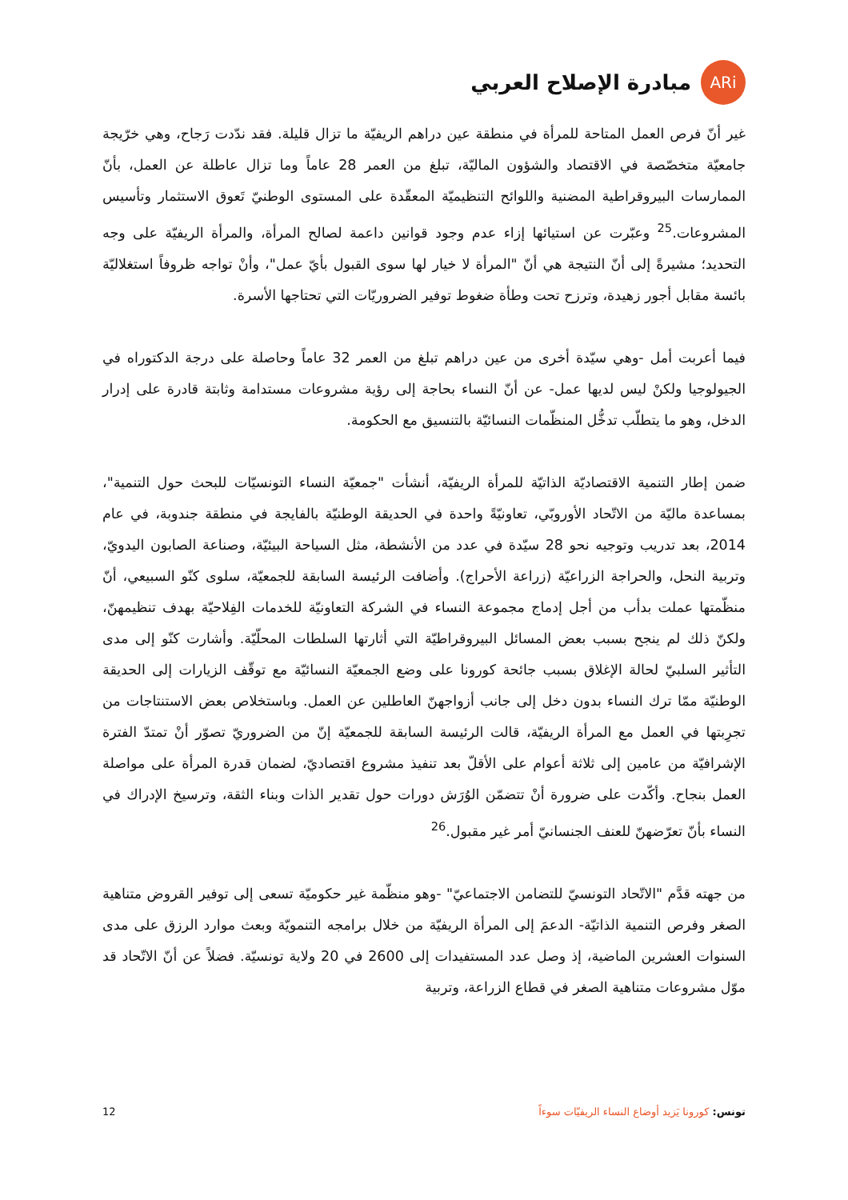ARi
مبادرة الإصلاح العربي
غير أنّ فرص العمل المتاحة للمرأة في منطقة عين دراهم الريفيّة ما تزال قليلة. فقد ندّدت رَجاح، وهي خرّيجة جامعيّة متخصّصة في الاقتصاد والشؤون الماليّة، تبلغ من العمر 28 عاماً وما تزال عاطلة عن العمل، بأنّ الممارسات البيروقراطية المضنية واللوائح التنظيميّة المعقّدة على المستوى الوطنيّ تَعوق الاستثمار وتأسيس المشروعات.<sup>25</sup> وعبّرت عن استيائها إزاء عدم وجود قوانين داعمة لصالح المرأة، والمرأة الريفيّة على وجه التحديد؛ مشيرةً إلى أنّ النتيجة هي أنّ "المرأة لا خيار لها سوى القبول بأيّ عمل"، وأنْ تواجه ظروفاً استغلاليّة بائسة مقابل أجور زهيدة، وترزح تحت وطأة ضغوط توفير الضروريّات التي تحتاجها الأسرة.
فيما أعربت أمل -وهي سيّدة أخرى من عين دراهم تبلغ من العمر 32 عاماً وحاصلة على درجة الدكتوراه في الجيولوجيا ولكنْ ليس لديها عمل- عن أنّ النساء بحاجة إلى رؤية مشروعات مستدامة وثابتة قادرة على إدرار الدخل، وهو ما يتطلّب تدخُّل المنظّمات النسائيّة بالتنسيق مع الحكومة.
ضمن إطار التنمية الاقتصاديّة الذاتيّة للمرأة الريفيّة، أنشأت "جمعيّة النساء التونسيّات للبحث حول التنمية"، بمساعدة ماليّة من الاتّحاد الأوروبّي، تعاونيّةً واحدة في الحديقة الوطنيّة بالفايجة في منطقة جندوبة، في عام 2014، بعد تدريب وتوجيه نحو 28 سيّدة في عدد من الأنشطة، مثل السياحة البيئيّة، وصناعة الصابون اليدويّ، وتربية النحل، والحراجة الزراعيّة (زراعة الأحراج). وأضافت الرئيسة السابقة للجمعيّة، سلوى كنّو السبيعي، أنّ منظّمتها عملت بدأب من أجل إدماج مجموعة النساء في الشركة التعاونيّة للخدمات الفِلاحيّة بهدف تنظيمهنّ، ولكنّ ذلك لم ينجح بسبب بعض المسائل البيروقراطيّة التي أثارتها السلطات المحلّيّة. وأشارت كنّو إلى مدى التأثير السلبيّ لحالة الإغلاق بسبب جائحة كورونا على وضع الجمعيّة النسائيّة مع توقّف الزيارات إلى الحديقة الوطنيّة ممّا ترك النساء بدون دخل إلى جانب أزواجهنّ العاطلين عن العمل. وباستخلاص بعض الاستنتاجات من تجرِبتها في العمل مع المرأة الريفيّة، قالت الرئيسة السابقة للجمعيّة إنّ من الضروريّ تصوّر أنْ تمتدّ الفترة الإشرافيّة من عامين إلى ثلاثة أعوام على الأقلّ بعد تنفيذ مشروع اقتصاديّ، لضمان قدرة المرأة على مواصلة العمل بنجاح. وأكّدت على ضرورة أنْ تتضمّن الوُرَش دورات حول تقدير الذات وبناء الثقة، وترسيخ الإدراك في النساء بأنّ تعرّضهنّ للعنف الجنسانيّ أمر غير مقبول.<sup>26</sup>
من جهته قدَّم "الاتّحاد التونسيّ للتضامن الاجتماعيّ" -وهو منظّمة غير حكوميّة تسعى إلى توفير القروض متناهية الصغر وفرص التنمية الذاتيّة- الدعمَ إلى المرأة الريفيّة من خلال برامجه التنمويّة وبعث موارد الرزق على مدى السنوات العشرين الماضية، إذ وصل عدد المستفيدات إلى 2600 في 20 ولاية تونسيّة. فضلاً عن أنّ الاتّحاد قد موّل مشروعات متناهية الصغر في قطاع الزراعة، وتربية
تونس: كورونا يَزيد أوضاع النساء الريفيّات سوءاً 12